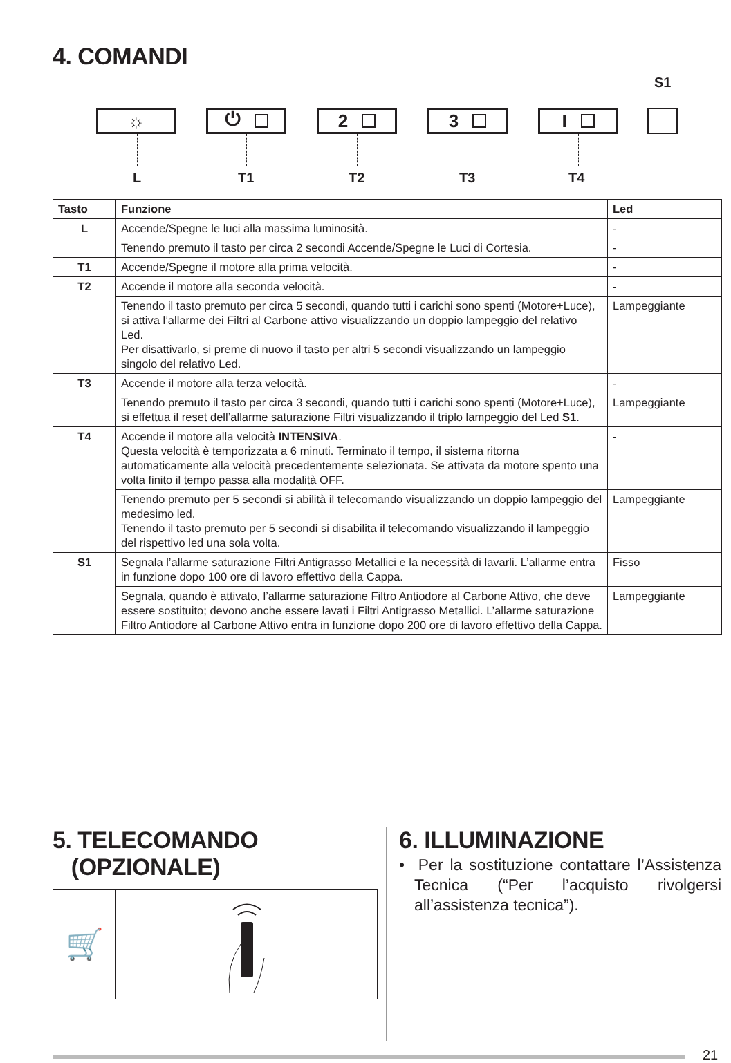4. COMANDI
S1
☼ ⏻ 2 3 I
L T1 T2 T3 T4
| Tasto | Funzione | Led |
| --- | --- | --- |
| L | Accende/Spegne le luci alla massima luminosità. | - |
| | Tenendo premuto il tasto per circa 2 secondi Accende/Spegne le Luci di Cortesia. | - |
| T1 | Accende/Spegne il motore alla prima velocità. | - |
| T2 | Accende il motore alla seconda velocità. | - |
| | Tenendo il tasto premuto per circa 5 secondi, quando tutti i carichi sono spenti (Motore+Luce), si attiva l’allarme dei Filtri al Carbone attivo visualizzando un doppio lampeggio del relativo Led. Per disattivarlo, si preme di nuovo il tasto per altri 5 secondi visualizzando un lampeggio singolo del relativo Led. | Lampeggiante |
| T3 | Accende il motore alla terza velocità. | - |
| | Tenendo premuto il tasto per circa 3 secondi, quando tutti i carichi sono spenti (Motore+Luce), si effettua il reset dell’allarme saturazione Filtri visualizzando il triplo lampeggio del Led S1 . | Lampeggiante |
| T4 | Accende il motore alla velocità INTENSIVA . Questa velocità è temporizzata a 6 minuti. Terminato il tempo, il sistema ritorna automaticamente alla velocità precedentemente selezionata. Se attivata da motore spento una volta finito il tempo passa alla modalità OFF. | - |
| | Tenendo premuto per 5 secondi si abilità il telecomando visualizzando un doppio lampeggio del medesimo led. Tenendo il tasto premuto per 5 secondi si disabilita il telecomando visualizzando il lampeggio del rispettivo led una sola volta. | Lampeggiante |
| S1 | Segnala l’allarme saturazione Filtri Antigrasso Metallici e la necessità di lavarli. L’allarme entra in funzione dopo 100 ore di lavoro effettivo della Cappa. | Fisso |
| | Segnala, quando è attivato, l’allarme saturazione Filtro Antiodore al Carbone Attivo, che deve essere sostituito; devono anche essere lavati i Filtri Antigrasso Metallici. L’allarme saturazione Filtro Antiodore al Carbone Attivo entra in funzione dopo 200 ore di lavoro effettivo della Cappa. | Lampeggiante |
5. TELECOMANDO
(OPZIONALE)
🛒
6. ILLUMINAZIONE
• Per la sostituzione contattare l’Assistenza Tecnica (“Per l’acquisto rivolgersi all’assistenza tecnica”).
21